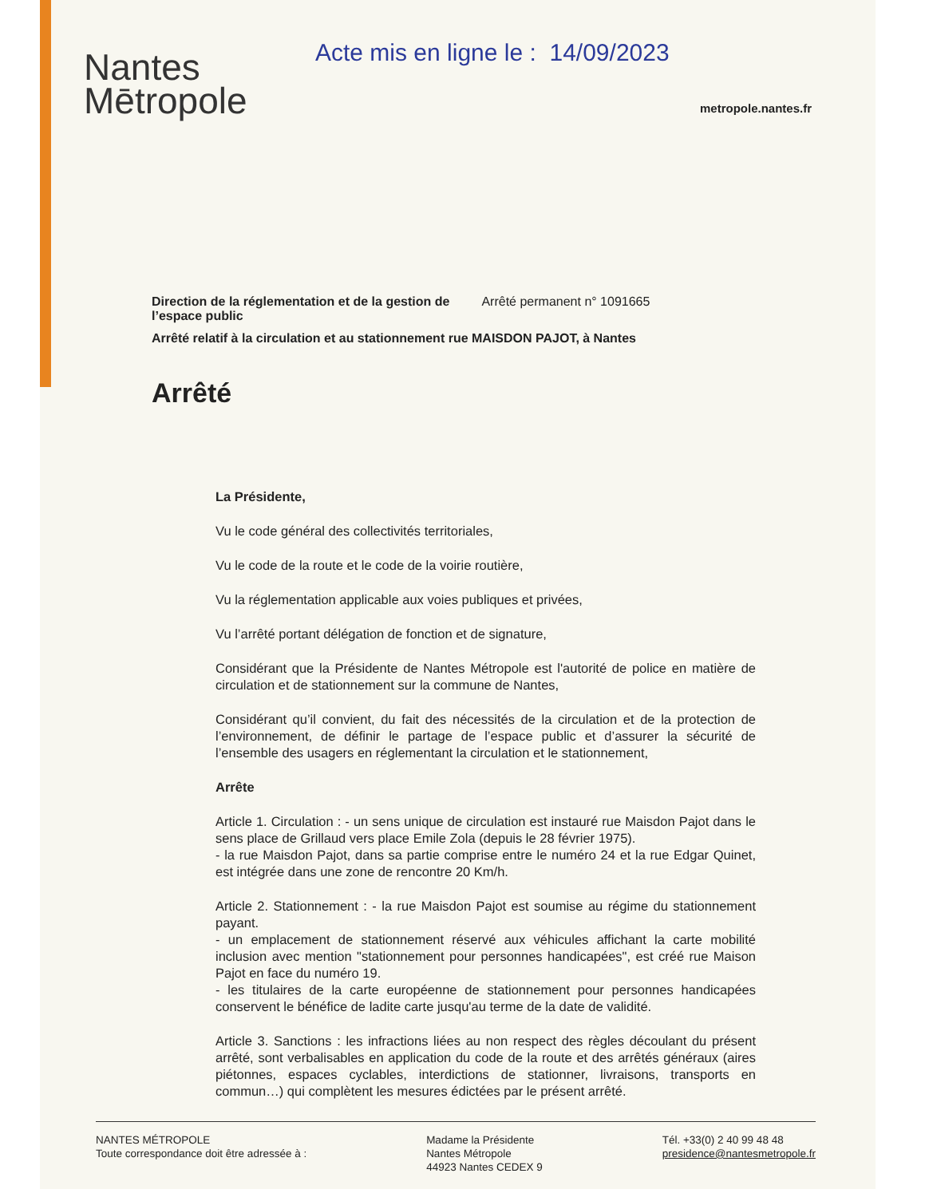Nantes
Mētropole
Acte mis en ligne le : 14/09/2023
metropole.nantes.fr
Direction de la réglementation et de la gestion de
l’espace public Arrêté permanent n° 1091665
Arrêté relatif à la circulation et au stationnement rue MAISDON PAJOT, à Nantes
Arrêté
La Présidente,
Vu le code général des collectivités territoriales,
Vu le code de la route et le code de la voirie routière,
Vu la réglementation applicable aux voies publiques et privées,
Vu l’arrêté portant délégation de fonction et de signature,
Considérant que la Présidente de Nantes Métropole est l'autorité de police en matière de circulation et de stationnement sur la commune de Nantes,
Considérant qu’il convient, du fait des nécessités de la circulation et de la protection de l’environnement, de définir le partage de l’espace public et d’assurer la sécurité de l’ensemble des usagers en réglementant la circulation et le stationnement,
Arrête
Article 1. Circulation : - un sens unique de circulation est instauré rue Maisdon Pajot dans le sens place de Grillaud vers place Emile Zola (depuis le 28 février 1975).
- la rue Maisdon Pajot, dans sa partie comprise entre le numéro 24 et la rue Edgar Quinet, est intégrée dans une zone de rencontre 20 Km/h.
Article 2. Stationnement : - la rue Maisdon Pajot est soumise au régime du stationnement payant.
- un emplacement de stationnement réservé aux véhicules affichant la carte mobilité inclusion avec mention "stationnement pour personnes handicapées", est créé rue Maison Pajot en face du numéro 19.
- les titulaires de la carte européenne de stationnement pour personnes handicapées conservent le bénéfice de ladite carte jusqu'au terme de la date de validité.
Article 3. Sanctions : les infractions liées au non respect des règles découlant du présent arrêté, sont verbalisables en application du code de la route et des arrêtés généraux (aires piétonnes, espaces cyclables, interdictions de stationner, livraisons, transports en commun…) qui complètent les mesures édictées par le présent arrêté.
NANTES MÉTROPOLE
Toute correspondance doit être adressée à :
Madame la Présidente
Nantes Métropole
44923 Nantes CEDEX 9
Tél. +33(0) 2 40 99 48 48
presidence@nantesmetropole.fr